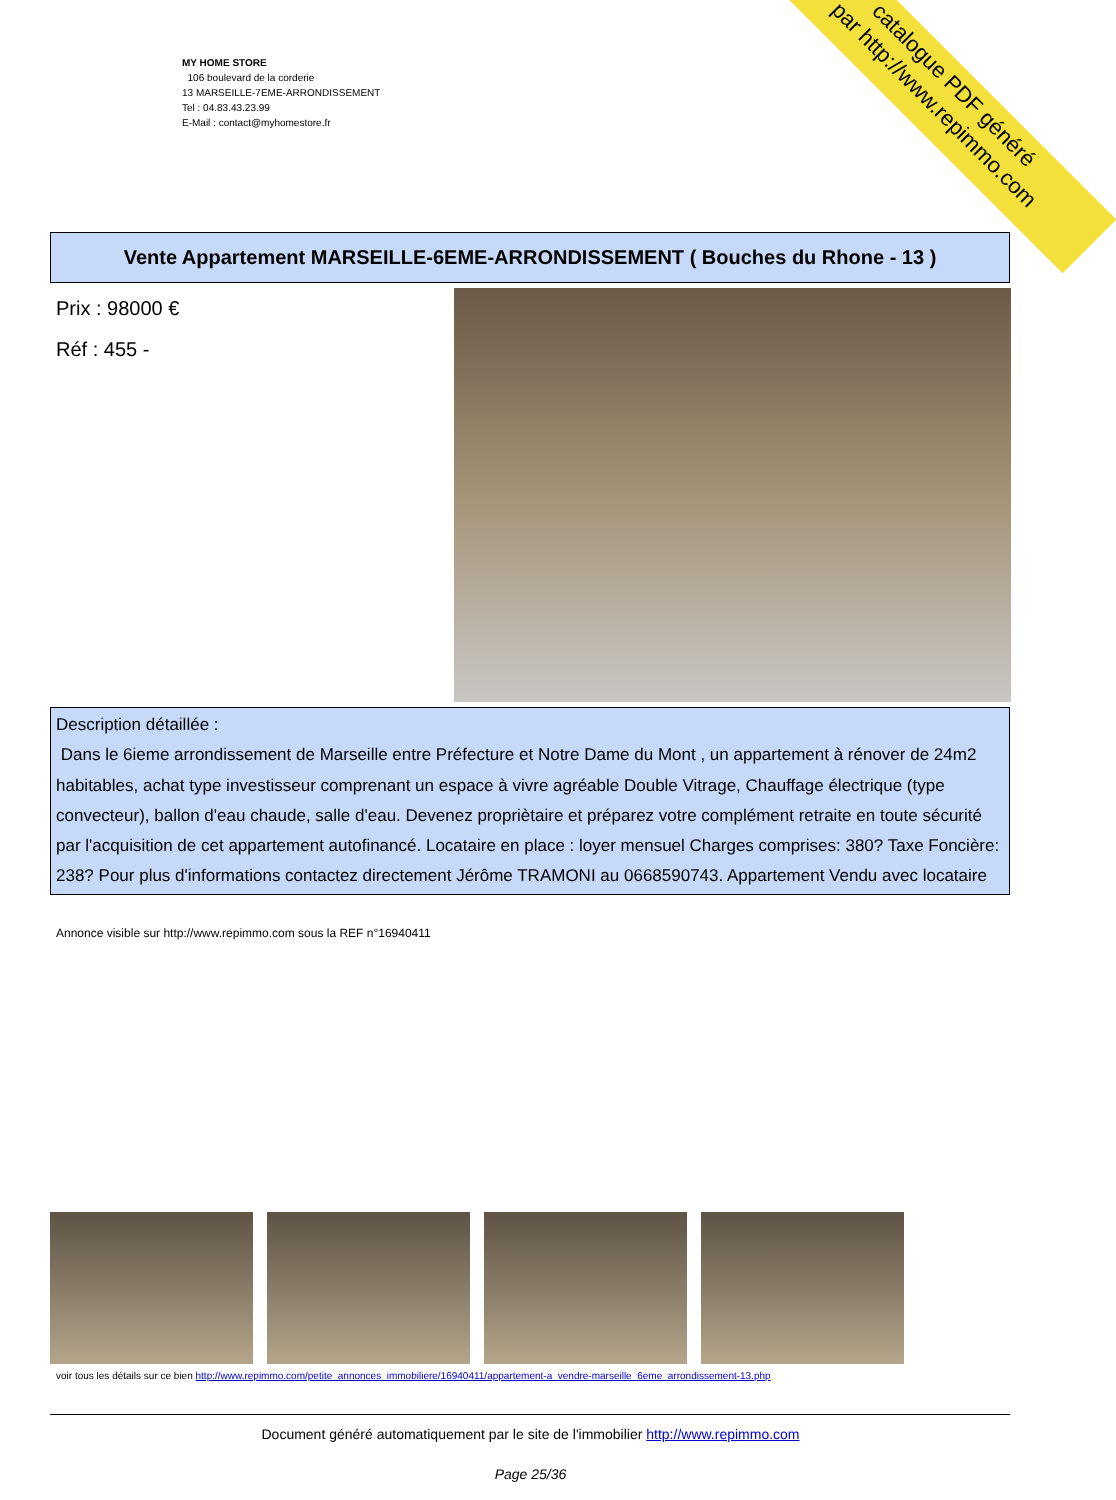catalogue PDF généré
par http://www.repimmo.com
MY HOME STORE
106 boulevard de la corderie
13 MARSEILLE-7EME-ARRONDISSEMENT
Tel : 04.83.43.23.99
E-Mail : contact@myhomestore.fr
Vente Appartement MARSEILLE-6EME-ARRONDISSEMENT ( Bouches du Rhone - 13 )
Prix : 98000 €
Réf : 455 -
Description détaillée :
Dans le 6ieme arrondissement de Marseille entre Préfecture et Notre Dame du Mont , un appartement à rénover de 24m2 habitables, achat type investisseur comprenant un espace à vivre agréable Double Vitrage, Chauffage électrique (type convecteur), ballon d'eau chaude, salle d'eau. Devenez propriètaire et préparez votre complément retraite en toute sécurité par l'acquisition de cet appartement autofinancé. Locataire en place : loyer mensuel Charges comprises: 380? Taxe Foncière: 238? Pour plus d'informations contactez directement Jérôme TRAMONI au 0668590743. Appartement Vendu avec locataire
Annonce visible sur http://www.repimmo.com sous la REF n°16940411
voir tous les détails sur ce bien http://www.repimmo.com/petite_annonces_immobiliere/16940411/appartement-a_vendre-marseille_6eme_arrondissement-13.php
Document généré automatiquement par le site de l'immobilier http://www.repimmo.com
Page 25/36